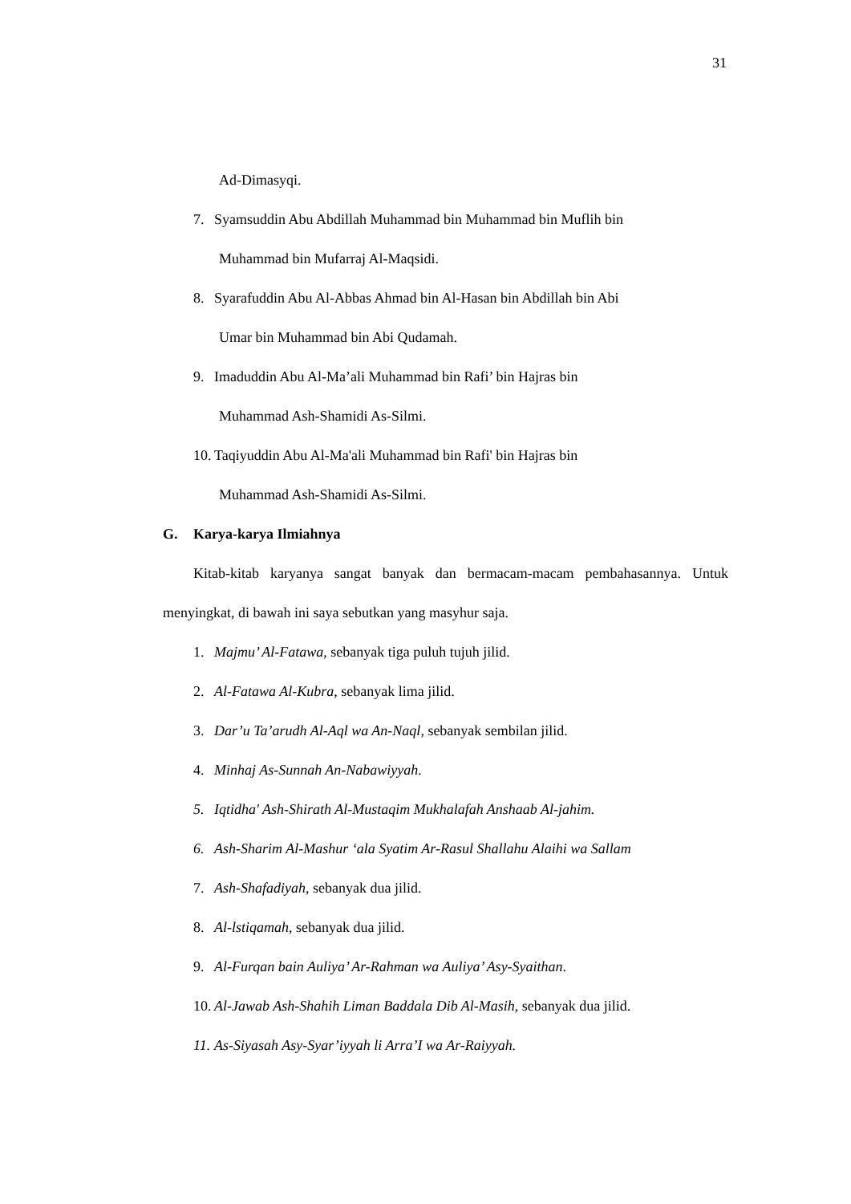31
Ad-Dimasyqi.
7. Syamsuddin Abu Abdillah Muhammad bin Muhammad bin Muflih bin
Muhammad bin Mufarraj Al-Maqsidi.
8. Syarafuddin Abu Al-Abbas Ahmad bin Al-Hasan bin Abdillah bin Abi
Umar bin Muhammad bin Abi Qudamah.
9. Imaduddin Abu Al-Ma’ali Muhammad bin Rafi’ bin Hajras bin
Muhammad Ash-Shamidi As-Silmi.
10. Taqiyuddin Abu Al-Ma'ali Muhammad bin Rafi' bin Hajras bin
Muhammad Ash-Shamidi As-Silmi.
G. Karya-karya Ilmiahnya
Kitab-kitab karyanya sangat banyak dan bermacam-macam pembahasannya. Untuk menyingkat, di bawah ini saya sebutkan yang masyhur saja.
1. Majmu’ Al-Fatawa, sebanyak tiga puluh tujuh jilid.
2. Al-Fatawa Al-Kubra, sebanyak lima jilid.
3. Dar’u Ta’arudh Al-Aql wa An-Naql, sebanyak sembilan jilid.
4. Minhaj As-Sunnah An-Nabawiyyah.
5. Iqtidha' Ash-Shirath Al-Mustaqim Mukhalafah Anshaab Al-jahim.
6. Ash-Sharim Al-Mashur ‘ala Syatim Ar-Rasul Shallahu Alaihi wa Sallam
7. Ash-Shafadiyah, sebanyak dua jilid.
8. Al-lstiqamah, sebanyak dua jilid.
9. Al-Furqan bain Auliya’ Ar-Rahman wa Auliya’ Asy-Syaithan.
10. Al-Jawab Ash-Shahih Liman Baddala Dib Al-Masih, sebanyak dua jilid.
11. As-Siyasah Asy-Syar’iyyah li Arra’I wa Ar-Raiyyah.